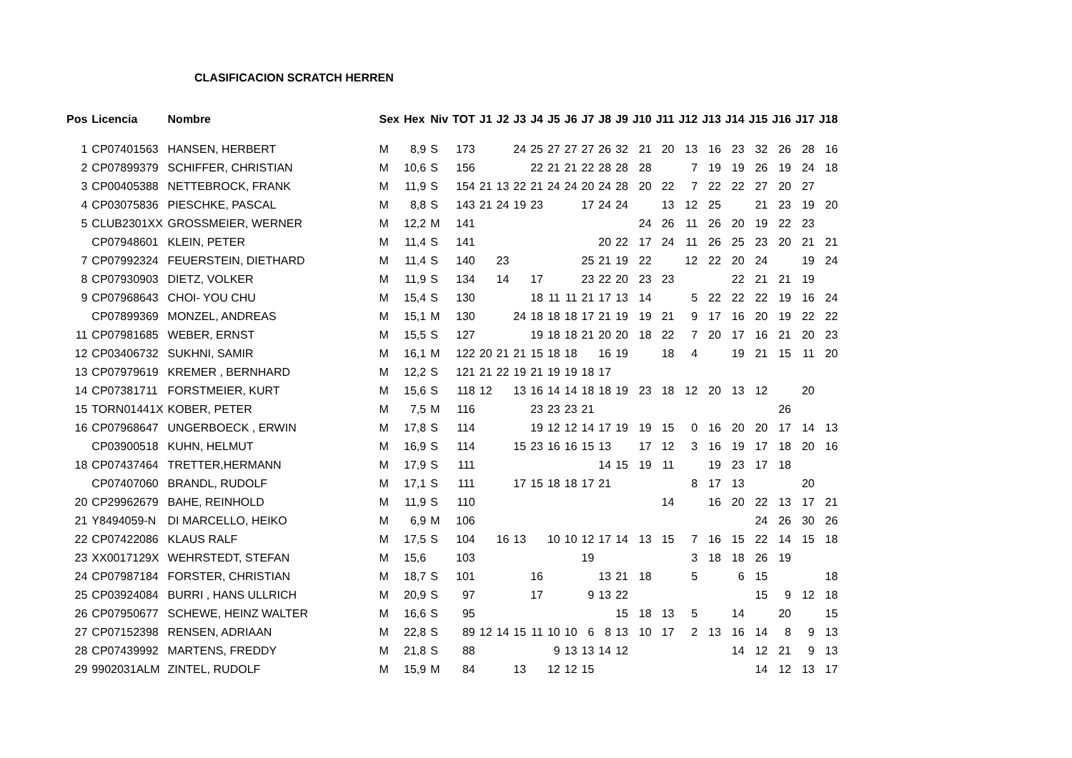CLASIFICACION SCRATCH HERREN
| Pos | Licencia | Nombre | Sex | Hex | Niv | TOT | J1 | J2 | J3 | J4 | J5 | J6 | J7 | J8 | J9 | J10 | J11 | J12 | J13 | J14 | J15 | J16 | J17 | J18 |
| --- | --- | --- | --- | --- | --- | --- | --- | --- | --- | --- | --- | --- | --- | --- | --- | --- | --- | --- | --- | --- | --- | --- | --- | --- |
| 1 | CP07401563 | HANSEN, HERBERT | M | 8,9 | S | 173 | | | 24 | 25 | 27 | 27 | 27 | 26 | 32 | 21 | 20 | 13 | 16 | 23 | 32 | 26 | 28 | 16 |
| 2 | CP07899379 | SCHIFFER, CHRISTIAN | M | 10,6 | S | 156 | | | | 22 | 21 | 21 | 22 | 28 | 28 | 28 | | 7 | 19 | 19 | 26 | 19 | 24 | 18 |
| 3 | CP00405388 | NETTEBROCK, FRANK | M | 11,9 | S | 154 | 21 | 13 | 22 | 21 | 24 | 24 | 20 | 24 | 28 | 20 | 22 | 7 | 22 | 22 | 27 | 20 | 27 | |
| 4 | CP03075836 | PIESCHKE, PASCAL | M | 8,8 | S | 143 | 21 | 24 | 19 | 23 | | | 17 | 24 | 24 | | 13 | 12 | 25 | | 21 | 23 | 19 | 20 |
| 5 | CLUB2301XX | GROSSMEIER, WERNER | M | 12,2 | M | 141 | | | | | | | | | | 24 | 26 | 11 | 26 | 20 | 19 | 22 | 23 | |
| | CP07948601 | KLEIN, PETER | M | 11,4 | S | 141 | | | | | | | | 20 | 22 | 17 | 24 | 11 | 26 | 25 | 23 | 20 | 21 | 21 |
| 7 | CP07992324 | FEUERSTEIN, DIETHARD | M | 11,4 | S | 140 | | 23 | | | | | 25 | 21 | 19 | 22 | | 12 | 22 | 20 | 24 | | 19 | 24 |
| 8 | CP07930903 | DIETZ, VOLKER | M | 11,9 | S | 134 | | 14 | | 17 | | | 23 | 22 | 20 | 23 | 23 | | | 22 | 21 | 21 | 19 | |
| 9 | CP07968643 | CHOI- YOU CHU | M | 15,4 | S | 130 | | | | 18 | 11 | 11 | 21 | 17 | 13 | 14 | | 5 | 22 | 22 | 22 | 19 | 16 | 24 |
| | CP07899369 | MONZEL, ANDREAS | M | 15,1 | M | 130 | | | 24 | 18 | 18 | 18 | 17 | 21 | 19 | 19 | 21 | 9 | 17 | 16 | 20 | 19 | 22 | 22 |
| 11 | CP07981685 | WEBER, ERNST | M | 15,5 | S | 127 | | | | 19 | 18 | 18 | 21 | 20 | 20 | 18 | 22 | 7 | 20 | 17 | 16 | 21 | 20 | 23 |
| 12 | CP03406732 | SUKHNI, SAMIR | M | 16,1 | M | 122 | 20 | 21 | 21 | 15 | 18 | 18 | | 16 | 19 | | 18 | 4 | | 19 | 21 | 15 | 11 | 20 |
| 13 | CP07979619 | KREMER , BERNHARD | M | 12,2 | S | 121 | 21 | 22 | 19 | 21 | 19 | 19 | 18 | 17 | | | | | | | | | | |
| 14 | CP07381711 | FORSTMEIER, KURT | M | 15,6 | S | 118 | 12 | | 13 | 16 | 14 | 14 | 18 | 18 | 19 | 23 | 18 | 12 | 20 | 13 | 12 | | 20 | |
| 15 | TORN01441X | KOBER, PETER | M | 7,5 | M | 116 | | | | 23 | 23 | 23 | 21 | | | | | | | | | 26 | | |
| 16 | CP07968647 | UNGERBOECK , ERWIN | M | 17,8 | S | 114 | | | | 19 | 12 | 12 | 14 | 17 | 19 | 19 | 15 | 0 | 16 | 20 | 20 | 17 | 14 | 13 |
| | CP03900518 | KUHN, HELMUT | M | 16,9 | S | 114 | | | 15 | 23 | 16 | 16 | 15 | 13 | | 17 | 12 | 3 | 16 | 19 | 17 | 18 | 20 | 16 |
| 18 | CP07437464 | TRETTER,HERMANN | M | 17,9 | S | 111 | | | | | | | | 14 | 15 | 19 | 11 | | 19 | 23 | 17 | 18 | | |
| | CP07407060 | BRANDL, RUDOLF | M | 17,1 | S | 111 | | | 17 | 15 | 18 | 18 | 17 | 21 | | | | 8 | 17 | 13 | | | 20 | |
| 20 | CP29962679 | BAHE, REINHOLD | M | 11,9 | S | 110 | | | | | | | | | | | 14 | | 16 | 20 | 22 | 13 | 17 | 21 |
| 21 | Y8494059-N | DI MARCELLO, HEIKO | M | 6,9 | M | 106 | | | | | | | | | | | | | | | 24 | 26 | 30 | 26 |
| 22 | CP07422086 | KLAUS RALF | M | 17,5 | S | 104 | | 16 | 13 | | 10 | 10 | 12 | 17 | 14 | 13 | 15 | 7 | 16 | 15 | 22 | 14 | 15 | 18 |
| 23 | XX0017129X | WEHRSTEDT, STEFAN | M | 15,6 | | 103 | | | | | | | 19 | | | | | 3 | 18 | 18 | 26 | 19 | | |
| 24 | CP07987184 | FORSTER, CHRISTIAN | M | 18,7 | S | 101 | | | | 16 | | | | 13 | 21 | 18 | | 5 | | 6 | 15 | | | 18 |
| 25 | CP03924084 | BURRI , HANS ULLRICH | M | 20,9 | S | 97 | | | | 17 | | | 9 | 13 | 22 | | | | | | 15 | 9 | 12 | 18 |
| 26 | CP07950677 | SCHEWE, HEINZ WALTER | M | 16,6 | S | 95 | | | | | | | | | 15 | 18 | 13 | 5 | | 14 | | 20 | | 15 |
| 27 | CP07152398 | RENSEN, ADRIAAN | M | 22,8 | S | 89 | 12 | 14 | 15 | 11 | 10 | 10 | 6 | 8 | 13 | 10 | 17 | 2 | 13 | 16 | 14 | 8 | 9 | 13 |
| 28 | CP07439992 | MARTENS, FREDDY | M | 21,8 | S | 88 | | | | | 9 | 13 | 13 | 14 | 12 | | | | | 14 | 12 | 21 | 9 | 13 |
| 29 | 9902031ALM | ZINTEL, RUDOLF | M | 15,9 | M | 84 | | | 13 | | 12 | 12 | 15 | | | | | | | | 14 | 12 | 13 | 17 |